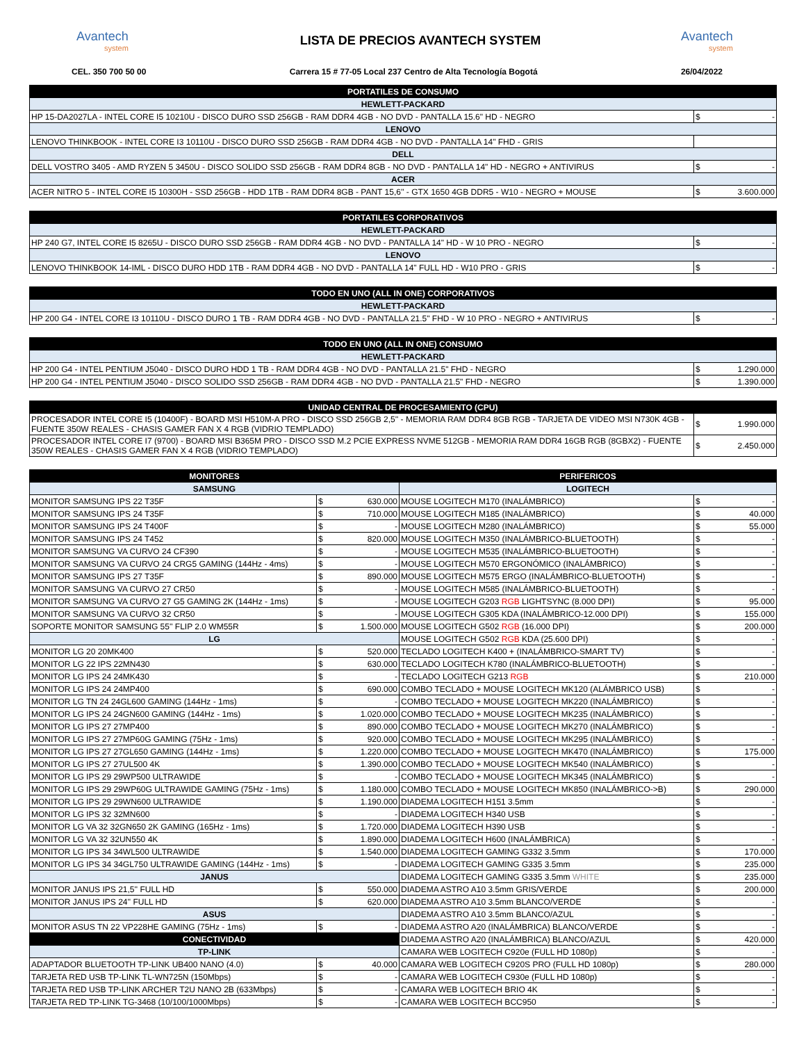Avantech
system
LISTA DE PRECIOS AVANTECH SYSTEM
Avantech
system
CEL. 350 700 50 00 Carrera 15 # 77-05 Local 237 Centro de Alta Tecnología Bogotá 26/04/2022
| PORTATILES DE CONSUMO | | |
| --- | --- | --- |
| HEWLETT-PACKARD | | |
| HP 15-DA2027LA - INTEL CORE I5 10210U - DISCO DURO SSD 256GB - RAM DDR4 4GB - NO DVD - PANTALLA 15.6" HD - NEGRO | $ | - |
| LENOVO | | |
| LENOVO THINKBOOK - INTEL CORE I3 10110U - DISCO DURO SSD 256GB - RAM DDR4 4GB - NO DVD - PANTALLA 14" FHD - GRIS | | |
| DELL | | |
| DELL VOSTRO 3405 - AMD RYZEN 5 3450U - DISCO SOLIDO SSD 256GB - RAM DDR4 8GB - NO DVD - PANTALLA 14" HD - NEGRO + ANTIVIRUS | $ | - |
| ACER | | |
| ACER NITRO 5 - INTEL CORE I5 10300H - SSD 256GB - HDD 1TB - RAM DDR4 8GB - PANT 15,6'' - GTX 1650 4GB DDR5 - W10 - NEGRO + MOUSE | $ | 3.600.000 |
| PORTATILES CORPORATIVOS | | |
| --- | --- | --- |
| HEWLETT-PACKARD | | |
| HP 240 G7, INTEL CORE I5 8265U - DISCO DURO SSD 256GB - RAM DDR4 4GB - NO DVD - PANTALLA 14" HD - W 10 PRO - NEGRO | $ | - |
| LENOVO | | |
| LENOVO THINKBOOK 14-IML - DISCO DURO HDD 1TB - RAM DDR4 4GB - NO DVD - PANTALLA 14" FULL HD - W10 PRO - GRIS | $ | - |
| TODO EN UNO (ALL IN ONE) CORPORATIVOS | | |
| --- | --- | --- |
| HEWLETT-PACKARD | | |
| HP 200 G4 - INTEL CORE I3 10110U - DISCO DURO 1 TB - RAM DDR4 4GB - NO DVD - PANTALLA 21.5" FHD - W 10 PRO - NEGRO + ANTIVIRUS | $ | - |
| TODO EN UNO (ALL IN ONE) CONSUMO | | |
| --- | --- | --- |
| HEWLETT-PACKARD | | |
| HP 200 G4 - INTEL PENTIUM J5040 - DISCO DURO HDD 1 TB - RAM DDR4 4GB - NO DVD - PANTALLA 21.5" FHD - NEGRO | $ | 1.290.000 |
| HP 200 G4 - INTEL PENTIUM J5040 - DISCO SOLIDO SSD 256GB - RAM DDR4 4GB - NO DVD - PANTALLA 21.5" FHD - NEGRO | $ | 1.390.000 |
| UNIDAD CENTRAL DE PROCESAMIENTO (CPU) | | |
| --- | --- | --- |
| PROCESADOR INTEL CORE I5 (10400F) - BOARD MSI H510M-A PRO - DISCO SSD 256GB 2,5'' - MEMORIA RAM DDR4 8GB RGB - TARJETA DE VIDEO MSI N730K 4GB - FUENTE 350W REALES - CHASIS GAMER FAN X 4 RGB (VIDRIO TEMPLADO) | $ | 1.990.000 |
| PROCESADOR INTEL CORE I7 (9700) - BOARD MSI B365M PRO - DISCO SSD M.2 PCIE EXPRESS NVME 512GB - MEMORIA RAM DDR4 16GB RGB (8GBX2) - FUENTE 350W REALES - CHASIS GAMER FAN X 4 RGB (VIDRIO TEMPLADO) | $ | 2.450.000 |
| MONITORES | | | PERIFERICOS | | |
| --- | --- | --- | --- | --- | --- |
| SAMSUNG | | | LOGITECH | | |
| MONITOR SAMSUNG IPS 22 T35F | $ | 630.000 | MOUSE LOGITECH M170 (INALÁMBRICO) | $ | - |
| MONITOR SAMSUNG IPS 24 T35F | $ | 710.000 | MOUSE LOGITECH M185 (INALÁMBRICO) | $ | 40.000 |
| MONITOR SAMSUNG IPS 24 T400F | $ | - | MOUSE LOGITECH M280 (INALÁMBRICO) | $ | 55.000 |
| MONITOR SAMSUNG IPS 24 T452 | $ | 820.000 | MOUSE LOGITECH M350 (INALÁMBRICO-BLUETOOTH) | $ | - |
| MONITOR SAMSUNG VA CURVO 24 CF390 | $ | - | MOUSE LOGITECH M535 (INALÁMBRICO-BLUETOOTH) | $ | - |
| MONITOR SAMSUNG VA CURVO 24 CRG5 GAMING (144Hz - 4ms) | $ | - | MOUSE LOGITECH M570 ERGONÓMICO (INALÁMBRICO) | $ | - |
| MONITOR SAMSUNG IPS 27 T35F | $ | 890.000 | MOUSE LOGITECH M575 ERGO (INALÁMBRICO-BLUETOOTH) | $ | - |
| MONITOR SAMSUNG VA CURVO 27 CR50 | $ | - | MOUSE LOGITECH M585 (INALÁMBRICO-BLUETOOTH) | $ | - |
| MONITOR SAMSUNG VA CURVO 27 G5 GAMING 2K (144Hz - 1ms) | $ | - | MOUSE LOGITECH G203 RGB LIGHTSYNC (8.000 DPI) | $ | 95.000 |
| MONITOR SAMSUNG VA CURVO 32 CR50 | $ | - | MOUSE LOGITECH G305 KDA (INALÁMBRICO-12.000 DPI) | $ | 155.000 |
| SOPORTE MONITOR SAMSUNG 55'' FLIP 2.0 WM55R | $ | 1.500.000 | MOUSE LOGITECH G502 RGB (16.000 DPI) | $ | 200.000 |
| LG | | | MOUSE LOGITECH G502 RGB KDA (25.600 DPI) | $ | - |
| MONITOR LG 20 20MK400 | $ | 520.000 | TECLADO LOGITECH K400 + (INALÁMBRICO-SMART TV) | $ | - |
| MONITOR LG 22 IPS 22MN430 | $ | 630.000 | TECLADO LOGITECH K780 (INALÁMBRICO-BLUETOOTH) | $ | - |
| MONITOR LG IPS 24 24MK430 | $ | - | TECLADO LOGITECH G213 RGB | $ | 210.000 |
| MONITOR LG IPS 24 24MP400 | $ | 690.000 | COMBO TECLADO + MOUSE LOGITECH MK120 (ALÁMBRICO USB) | $ | - |
| MONITOR LG TN 24 24GL600 GAMING (144Hz - 1ms) | $ | - | COMBO TECLADO + MOUSE LOGITECH MK220 (INALÁMBRICO) | $ | - |
| MONITOR LG IPS 24 24GN600 GAMING (144Hz - 1ms) | $ | 1.020.000 | COMBO TECLADO + MOUSE LOGITECH MK235 (INALÁMBRICO) | $ | - |
| MONITOR LG IPS 27 27MP400 | $ | 890.000 | COMBO TECLADO + MOUSE LOGITECH MK270 (INALÁMBRICO) | $ | - |
| MONITOR LG IPS 27 27MP60G GAMING (75Hz - 1ms) | $ | 920.000 | COMBO TECLADO + MOUSE LOGITECH MK295 (INALÁMBRICO) | $ | - |
| MONITOR LG IPS 27 27GL650 GAMING (144Hz - 1ms) | $ | 1.220.000 | COMBO TECLADO + MOUSE LOGITECH MK470 (INALÁMBRICO) | $ | 175.000 |
| MONITOR LG IPS 27 27UL500 4K | $ | 1.390.000 | COMBO TECLADO + MOUSE LOGITECH MK540 (INALÁMBRICO) | $ | - |
| MONITOR LG IPS 29 29WP500 ULTRAWIDE | $ | - | COMBO TECLADO + MOUSE LOGITECH MK345 (INALÁMBRICO) | $ | - |
| MONITOR LG IPS 29 29WP60G ULTRAWIDE GAMING (75Hz - 1ms) | $ | 1.180.000 | COMBO TECLADO + MOUSE LOGITECH MK850 (INALÁMBRICO->B) | $ | 290.000 |
| MONITOR LG IPS 29 29WN600 ULTRAWIDE | $ | 1.190.000 | DIADEMA LOGITECH H151 3.5mm | $ | - |
| MONITOR LG IPS 32 32MN600 | $ | - | DIADEMA LOGITECH H340 USB | $ | - |
| MONITOR LG VA 32 32GN650 2K GAMING (165Hz - 1ms) | $ | 1.720.000 | DIADEMA LOGITECH H390 USB | $ | - |
| MONITOR LG VA 32 32UN550 4K | $ | 1.890.000 | DIADEMA LOGITECH H600 (INALÁMBRICA) | $ | - |
| MONITOR LG IPS 34 34WL500 ULTRAWIDE | $ | 1.540.000 | DIADEMA LOGITECH GAMING G332 3.5mm | $ | 170.000 |
| MONITOR LG IPS 34 34GL750 ULTRAWIDE GAMING (144Hz - 1ms) | $ | - | DIADEMA LOGITECH GAMING G335 3.5mm | $ | 235.000 |
| JANUS | | | DIADEMA LOGITECH GAMING G335 3.5mm WHITE | $ | 235.000 |
| MONITOR JANUS IPS 21,5'' FULL HD | $ | 550.000 | DIADEMA ASTRO A10 3.5mm GRIS/VERDE | $ | 200.000 |
| MONITOR JANUS IPS 24'' FULL HD | $ | 620.000 | DIADEMA ASTRO A10 3.5mm BLANCO/VERDE | $ | - |
| ASUS | | | DIADEMA ASTRO A10 3.5mm BLANCO/AZUL | $ | - |
| MONITOR ASUS TN 22 VP228HE GAMING (75Hz - 1ms) | $ | - | DIADEMA ASTRO A20 (INALÁMBRICA) BLANCO/VERDE | $ | - |
| CONECTIVIDAD | | | DIADEMA ASTRO A20 (INALÁMBRICA) BLANCO/AZUL | $ | 420.000 |
| TP-LINK | | | CAMARA WEB LOGITECH C920e (FULL HD 1080p) | $ | - |
| ADAPTADOR BLUETOOTH TP-LINK UB400 NANO (4.0) | $ | 40.000 | CAMARA WEB LOGITECH C920S PRO (FULL HD 1080p) | $ | 280.000 |
| TARJETA RED USB TP-LINK TL-WN725N (150Mbps) | $ | - | CAMARA WEB LOGITECH C930e (FULL HD 1080p) | $ | - |
| TARJETA RED USB TP-LINK ARCHER T2U NANO 2B (633Mbps) | $ | - | CAMARA WEB LOGITECH BRIO 4K | $ | - |
| TARJETA RED TP-LINK TG-3468 (10/100/1000Mbps) | $ | - | CAMARA WEB LOGITECH BCC950 | $ | - |